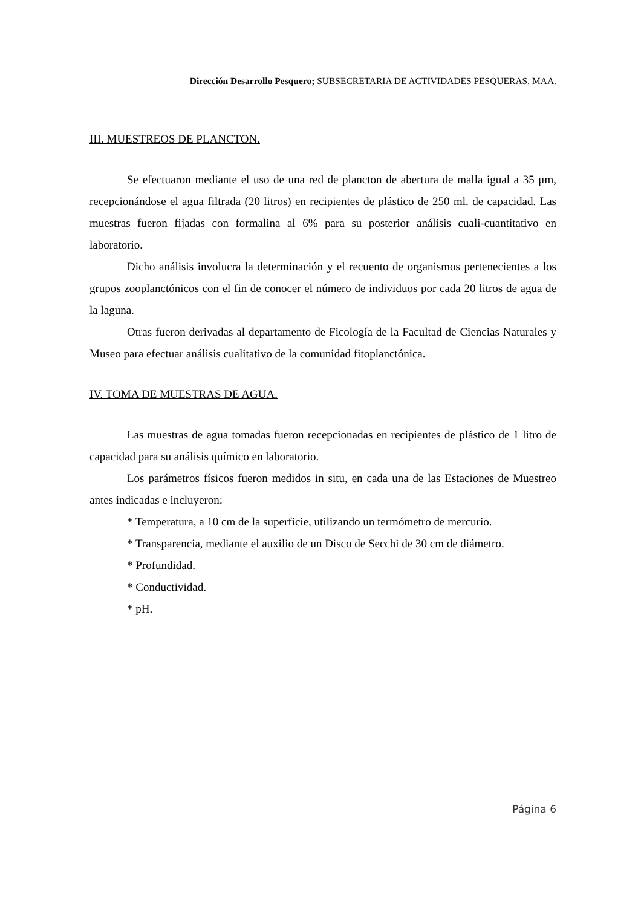Dirección Desarrollo Pesquero; SUBSECRETARIA DE ACTIVIDADES PESQUERAS, MAA.
III. MUESTREOS DE PLANCTON.
Se efectuaron mediante el uso de una red de plancton de abertura de malla igual a 35 μm, recepcionándose el agua filtrada (20 litros) en recipientes de plástico de 250 ml. de capacidad. Las muestras fueron fijadas con formalina al 6% para su posterior análisis cuali-cuantitativo en laboratorio.
Dicho análisis involucra la determinación y el recuento de organismos pertenecientes a los grupos zooplanctónicos con el fin de conocer el número de individuos por cada 20 litros de agua de la laguna.
Otras fueron derivadas al departamento de Ficología de la Facultad de Ciencias Naturales y Museo para efectuar análisis cualitativo de la comunidad fitoplanctónica.
IV. TOMA DE MUESTRAS DE AGUA.
Las muestras de agua tomadas fueron recepcionadas en recipientes de plástico de 1 litro de capacidad para su análisis químico en laboratorio.
Los parámetros físicos fueron medidos in situ, en cada una de las Estaciones de Muestreo antes indicadas e incluyeron:
* Temperatura, a 10 cm de la superficie, utilizando un termómetro de mercurio.
* Transparencia, mediante el auxilio de un Disco de Secchi de 30 cm de diámetro.
* Profundidad.
* Conductividad.
* pH.
Página 6